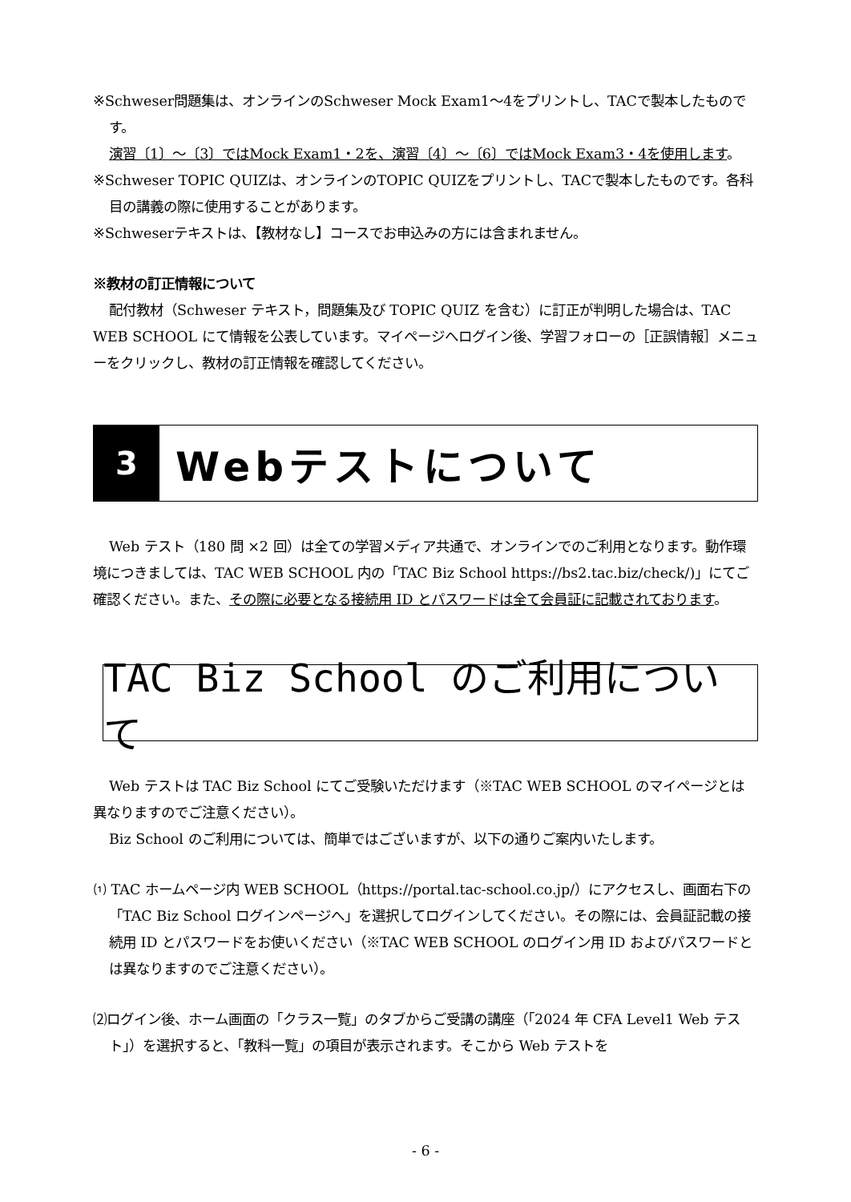※Schweser問題集は、オンラインのSchweser Mock Exam1～4をプリントし、TACで製本したものです。
演習〔1〕～〔3〕ではMock Exam1・2を、演習〔4〕～〔6〕ではMock Exam3・4を使用します。
※Schweser TOPIC QUIZは、オンラインのTOPIC QUIZをプリントし、TACで製本したものです。各科目の講義の際に使用することがあります。
※Schweserテキストは、【教材なし】コースでお申込みの方には含まれません。
※教材の訂正情報について
配付教材（Schweser テキスト，問題集及び TOPIC QUIZ を含む）に訂正が判明した場合は、TAC WEB SCHOOL にて情報を公表しています。マイページへログイン後、学習フォローの［正誤情報］メニューをクリックし、教材の訂正情報を確認してください。
3
Webテストについて
Web テスト（180 問 ×2 回）は全ての学習メディア共通で、オンラインでのご利用となります。動作環境につきましては、TAC WEB SCHOOL 内の「TAC Biz School https://bs2.tac.biz/check/)」にてご確認ください。また、その際に必要となる接続用 ID とパスワードは全て会員証に記載されております。
TAC Biz School のご利用について
Web テストは TAC Biz School にてご受験いただけます（※TAC WEB SCHOOL のマイページとは異なりますのでご注意ください）。
Biz School のご利用については、簡単ではございますが、以下の通りご案内いたします。
⑴ TAC ホームページ内 WEB SCHOOL（https://portal.tac-school.co.jp/）にアクセスし、画面右下の「TAC Biz School ログインページへ」を選択してログインしてください。その際には、会員証記載の接続用 ID とパスワードをお使いください（※TAC WEB SCHOOL のログイン用 ID およびパスワードとは異なりますのでご注意ください）。
⑵ログイン後、ホーム画面の「クラス一覧」のタブからご受講の講座（「2024 年 CFA Level1 Web テスト」）を選択すると、「教科一覧」の項目が表示されます。そこから Web テストを
- 6 -